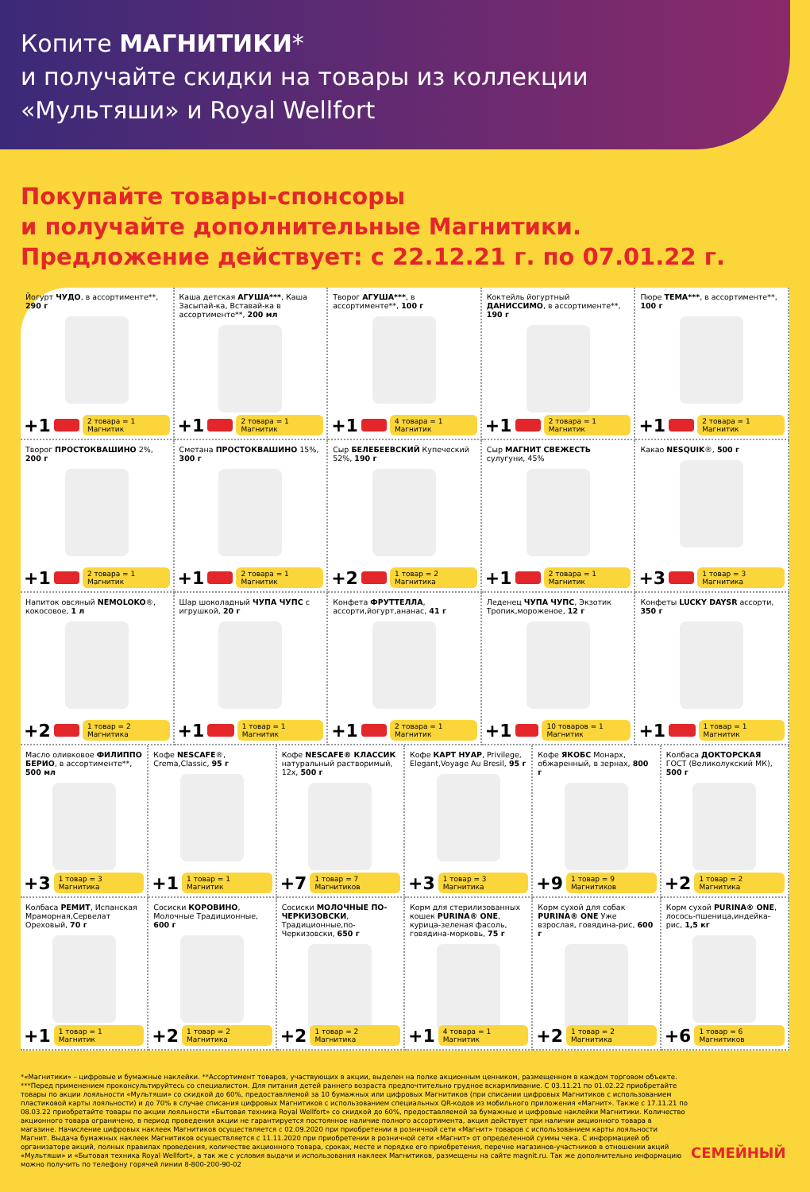Копите МАГНИТИКИ*
и получайте скидки на товары из коллекции
«Мультяши» и Royal Wellfort
Покупайте товары-спонсоры
и получайте дополнительные Магнитики.
Предложение действует: с 22.12.21 г. по 07.01.22 г.
Йогурт ЧУДО, в ассортименте**, 290 г
+1 2 товара = 1 Магнитик
Каша детская АГУША***, Каша Засыпай-ка, Вставай-ка в ассортименте**, 200 мл
+1 2 товара = 1 Магнитик
Творог АГУША***, в ассортименте**, 100 г
+1 4 товара = 1 Магнитик
Коктейль йогуртный ДАНИССИМО, в ассортименте**, 190 г
+1 2 товара = 1 Магнитик
Пюре ТЕМА***, в ассортименте**, 100 г
+1 2 товара = 1 Магнитик
Творог ПРОСТОКВАШИНО 2%, 200 г
+1 2 товара = 1 Магнитик
Сметана ПРОСТОКВАШИНО 15%, 300 г
+1 2 товара = 1 Магнитик
Сыр БЕЛЕБЕЕВСКИЙ Купеческий 52%, 190 г
+2 1 товар = 2 Магнитика
Сыр МАГНИТ СВЕЖЕСТЬ сулугуни, 45%
+1 2 товара = 1 Магнитик
Какао NESQUIK®, 500 г
+3 1 товар = 3 Магнитика
Напиток овсяный NEMOLOKO®, кокосовое, 1 л
+2 1 товар = 2 Магнитика
Шар шоколадный ЧУПА ЧУПС с игрушкой, 20 г
+1 1 товар = 1 Магнитик
Конфета ФРУТТЕЛЛА, ассорти,йогурт,ананас, 41 г
+1 2 товара = 1 Магнитик
Леденец ЧУПА ЧУПС, Экзотик Тропик,мороженое, 12 г
+1 10 товаров = 1 Магнитик
Конфеты LUCKY DAYSR ассорти, 350 г
+1 1 товар = 1 Магнитик
Масло оливковое ФИЛИППО БЕРИО, в ассортименте**, 500 мл
+3 1 товар = 3 Магнитика
Кофе NESCAFE®, Crema,Classic, 95 г
+1 1 товар = 1 Магнитик
Кофе NESCAFE® КЛАССИК натуральный растворимый, 12х, 500 г
+7 1 товар = 7 Магнитиков
Кофе КАРТ НУАР, Privilege, Elegant,Voyage Au Bresil, 95 г
+3 1 товар = 3 Магнитика
Кофе ЯКОБС Монарх, обжаренный, в зернах, 800 г
+9 1 товар = 9 Магнитиков
Колбаса ДОКТОРСКАЯ ГОСТ (Великолукский МК), 500 г
+2 1 товар = 2 Магнитика
Колбаса РЕМИТ, Испанская Мраморная,Сервелат Ореховый, 70 г
+1 1 товар = 1 Магнитик
Сосиски КОРОВИНО, Молочные Традиционные, 600 г
+2 1 товар = 2 Магнитика
Сосиски МОЛОЧНЫЕ ПО-ЧЕРКИЗОВСКИ, Традиционные,по-Черкизовски, 650 г
+2 1 товар = 2 Магнитика
Корм для стерилизованных кошек PURINA® ONE, курица-зеленая фасоль, говядина-морковь, 75 г
+1 4 товара = 1 Магнитик
Корм сухой для собак PURINA® ONE Уже взрослая, говядина-рис, 600 г
+2 1 товар = 2 Магнитика
Корм сухой PURINA® ONE, лосось-пшеница,индейка-рис, 1,5 кг
+6 1 товар = 6 Магнитиков
*«Магнитики» – цифровые и бумажные наклейки. **Ассортимент товаров, участвующих в акции, выделен на полке акционным ценником, размещенном в каждом торговом объекте. ***Перед применением проконсультируйтесь со специалистом. Для питания детей раннего возраста предпочтительно грудное вскармливание. С 03.11.21 по 01.02.22 приобретайте товары по акции лояльности «Мультяши» со скидкой до 60%, предоставляемой за 10 бумажных или цифровых Магнитиков (при списании цифровых Магнитиков с использованием пластиковой карты лояльности) и до 70% в случае списания цифровых Магнитиков с использованием специальных QR-кодов из мобильного приложения «Магнит». Также с 17.11.21 по 08.03.22 приобретайте товары по акции лояльности «Бытовая техника Royal Wellfort» со скидкой до 60%, предоставляемой за бумажные и цифровые наклейки Магнитики. Количество акционного товара ограничено, в период проведения акции не гарантируется постоянное наличие полного ассортимента, акция действует при наличии акционного товара в магазине. Начисление цифровых наклеек Магнитиков осуществляется с 02.09.2020 при приобретении в розничной сети «Магнит» товаров с использованием карты лояльности Магнит. Выдача бумажных наклеек Магнитиков осуществляется с 11.11.2020 при приобретении в розничной сети «Магнит» от определенной суммы чека. С информацией об организаторе акций, полных правилах проведения, количестве акционного товара, сроках, месте и порядке его приобретения, перечне магазинов-участников в отношении акций «Мультяши» и «Бытовая техника Royal Wellfort», а так же с условия выдачи и использования наклеек Магнитиков, размещены на сайте magnit.ru. Так же дополнительно информацию можно получить по телефону горячей линии 8-800-200-90-02
СЕМЕЙНЫЙ